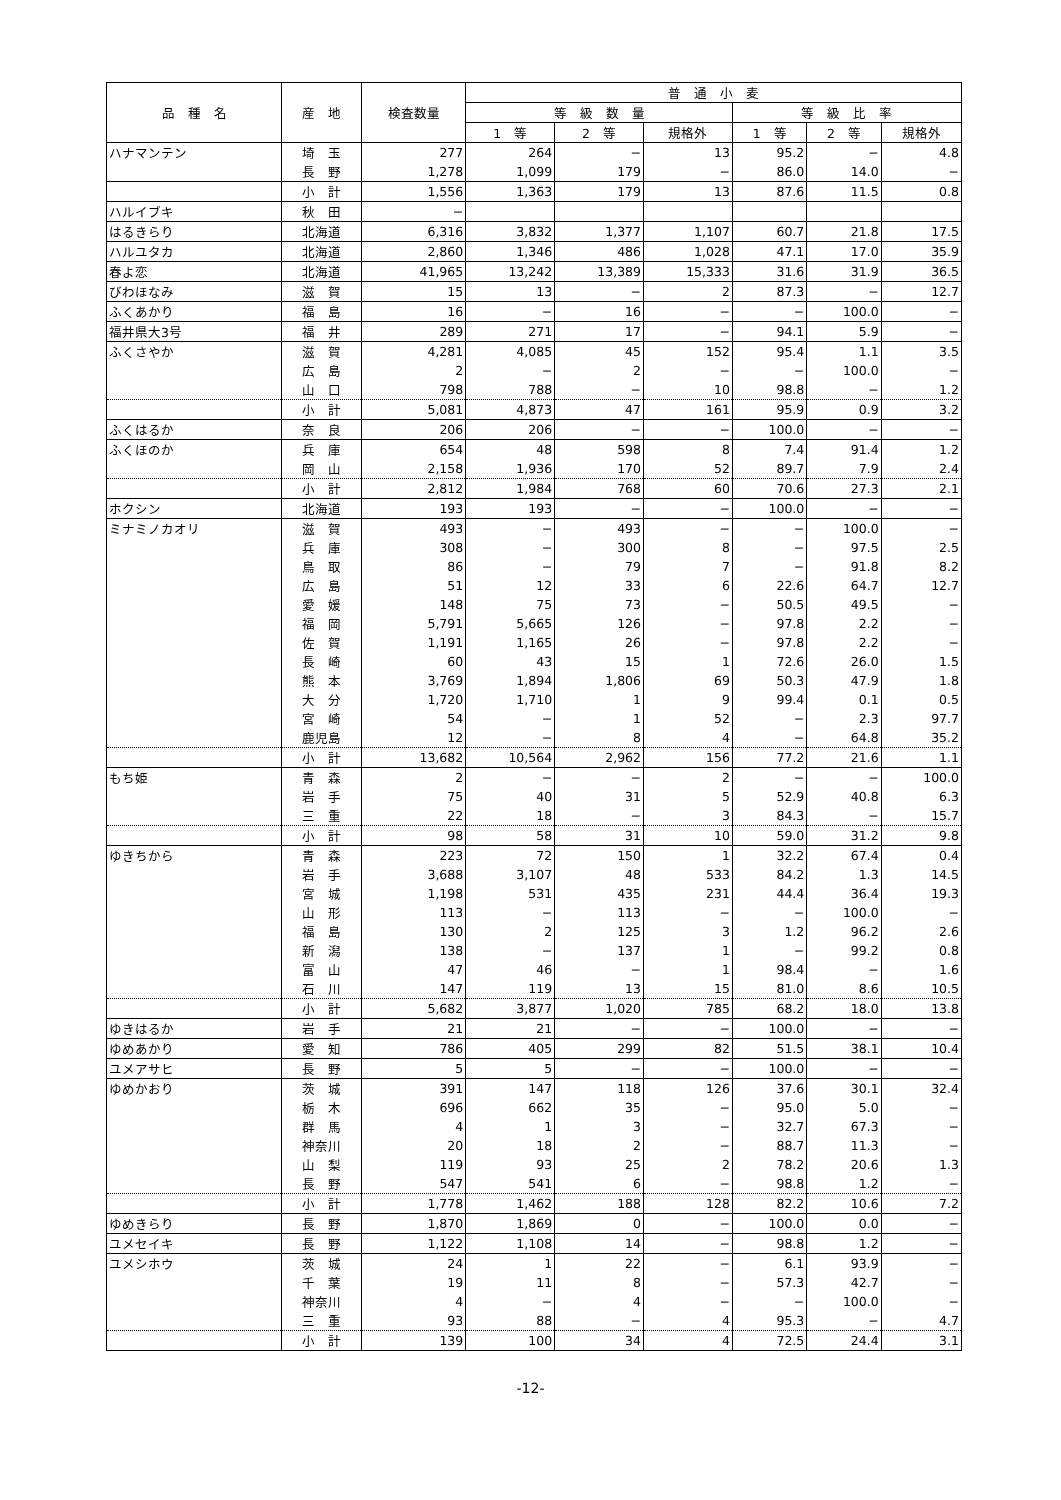| 品 種 名 | 産 地 | 検査数量 | 普 通 小 麦 | | | | | |
| --- | --- | --- | --- | --- | --- | --- | --- | --- |
| | | | 等 級 数 量 | | | 等 級 比 率 | | |
| | | | 1 等 | 2 等 | 規格外 | 1 等 | 2 等 | 規格外 |
| ハナマンテン | 埼 玉 | 277 | 264 | − | 13 | 95.2 | − | 4.8 |
| | 長 野 | 1,278 | 1,099 | 179 | − | 86.0 | 14.0 | − |
| | 小 計 | 1,556 | 1,363 | 179 | 13 | 87.6 | 11.5 | 0.8 |
| ハルイブキ | 秋 田 | − | | | | | | |
| はるきらり | 北海道 | 6,316 | 3,832 | 1,377 | 1,107 | 60.7 | 21.8 | 17.5 |
| ハルユタカ | 北海道 | 2,860 | 1,346 | 486 | 1,028 | 47.1 | 17.0 | 35.9 |
| 春よ恋 | 北海道 | 41,965 | 13,242 | 13,389 | 15,333 | 31.6 | 31.9 | 36.5 |
| びわほなみ | 滋 賀 | 15 | 13 | − | 2 | 87.3 | − | 12.7 |
| ふくあかり | 福 島 | 16 | − | 16 | − | − | 100.0 | − |
| 福井県大3号 | 福 井 | 289 | 271 | 17 | − | 94.1 | 5.9 | − |
| ふくさやか | 滋 賀 | 4,281 | 4,085 | 45 | 152 | 95.4 | 1.1 | 3.5 |
| | 広 島 | 2 | − | 2 | − | − | 100.0 | − |
| | 山 口 | 798 | 788 | − | 10 | 98.8 | − | 1.2 |
| | 小 計 | 5,081 | 4,873 | 47 | 161 | 95.9 | 0.9 | 3.2 |
| ふくはるか | 奈 良 | 206 | 206 | − | − | 100.0 | − | − |
| ふくほのか | 兵 庫 | 654 | 48 | 598 | 8 | 7.4 | 91.4 | 1.2 |
| | 岡 山 | 2,158 | 1,936 | 170 | 52 | 89.7 | 7.9 | 2.4 |
| | 小 計 | 2,812 | 1,984 | 768 | 60 | 70.6 | 27.3 | 2.1 |
| ホクシン | 北海道 | 193 | 193 | − | − | 100.0 | − | − |
| ミナミノカオリ | 滋 賀 | 493 | − | 493 | − | − | 100.0 | − |
| | 兵 庫 | 308 | − | 300 | 8 | − | 97.5 | 2.5 |
| | 鳥 取 | 86 | − | 79 | 7 | − | 91.8 | 8.2 |
| | 広 島 | 51 | 12 | 33 | 6 | 22.6 | 64.7 | 12.7 |
| | 愛 媛 | 148 | 75 | 73 | − | 50.5 | 49.5 | − |
| | 福 岡 | 5,791 | 5,665 | 126 | − | 97.8 | 2.2 | − |
| | 佐 賀 | 1,191 | 1,165 | 26 | − | 97.8 | 2.2 | − |
| | 長 崎 | 60 | 43 | 15 | 1 | 72.6 | 26.0 | 1.5 |
| | 熊 本 | 3,769 | 1,894 | 1,806 | 69 | 50.3 | 47.9 | 1.8 |
| | 大 分 | 1,720 | 1,710 | 1 | 9 | 99.4 | 0.1 | 0.5 |
| | 宮 崎 | 54 | − | 1 | 52 | − | 2.3 | 97.7 |
| | 鹿児島 | 12 | − | 8 | 4 | − | 64.8 | 35.2 |
| | 小 計 | 13,682 | 10,564 | 2,962 | 156 | 77.2 | 21.6 | 1.1 |
| もち姫 | 青 森 | 2 | − | − | 2 | − | − | 100.0 |
| | 岩 手 | 75 | 40 | 31 | 5 | 52.9 | 40.8 | 6.3 |
| | 三 重 | 22 | 18 | − | 3 | 84.3 | − | 15.7 |
| | 小 計 | 98 | 58 | 31 | 10 | 59.0 | 31.2 | 9.8 |
| ゆきちから | 青 森 | 223 | 72 | 150 | 1 | 32.2 | 67.4 | 0.4 |
| | 岩 手 | 3,688 | 3,107 | 48 | 533 | 84.2 | 1.3 | 14.5 |
| | 宮 城 | 1,198 | 531 | 435 | 231 | 44.4 | 36.4 | 19.3 |
| | 山 形 | 113 | − | 113 | − | − | 100.0 | − |
| | 福 島 | 130 | 2 | 125 | 3 | 1.2 | 96.2 | 2.6 |
| | 新 潟 | 138 | − | 137 | 1 | − | 99.2 | 0.8 |
| | 富 山 | 47 | 46 | − | 1 | 98.4 | − | 1.6 |
| | 石 川 | 147 | 119 | 13 | 15 | 81.0 | 8.6 | 10.5 |
| | 小 計 | 5,682 | 3,877 | 1,020 | 785 | 68.2 | 18.0 | 13.8 |
| ゆきはるか | 岩 手 | 21 | 21 | − | − | 100.0 | − | − |
| ゆめあかり | 愛 知 | 786 | 405 | 299 | 82 | 51.5 | 38.1 | 10.4 |
| ユメアサヒ | 長 野 | 5 | 5 | − | − | 100.0 | − | − |
| ゆめかおり | 茨 城 | 391 | 147 | 118 | 126 | 37.6 | 30.1 | 32.4 |
| | 栃 木 | 696 | 662 | 35 | − | 95.0 | 5.0 | − |
| | 群 馬 | 4 | 1 | 3 | − | 32.7 | 67.3 | − |
| | 神奈川 | 20 | 18 | 2 | − | 88.7 | 11.3 | − |
| | 山 梨 | 119 | 93 | 25 | 2 | 78.2 | 20.6 | 1.3 |
| | 長 野 | 547 | 541 | 6 | − | 98.8 | 1.2 | − |
| | 小 計 | 1,778 | 1,462 | 188 | 128 | 82.2 | 10.6 | 7.2 |
| ゆめきらり | 長 野 | 1,870 | 1,869 | 0 | − | 100.0 | 0.0 | − |
| ユメセイキ | 長 野 | 1,122 | 1,108 | 14 | − | 98.8 | 1.2 | − |
| ユメシホウ | 茨 城 | 24 | 1 | 22 | − | 6.1 | 93.9 | − |
| | 千 葉 | 19 | 11 | 8 | − | 57.3 | 42.7 | − |
| | 神奈川 | 4 | − | 4 | − | − | 100.0 | − |
| | 三 重 | 93 | 88 | − | 4 | 95.3 | − | 4.7 |
| | 小 計 | 139 | 100 | 34 | 4 | 72.5 | 24.4 | 3.1 |
-12-